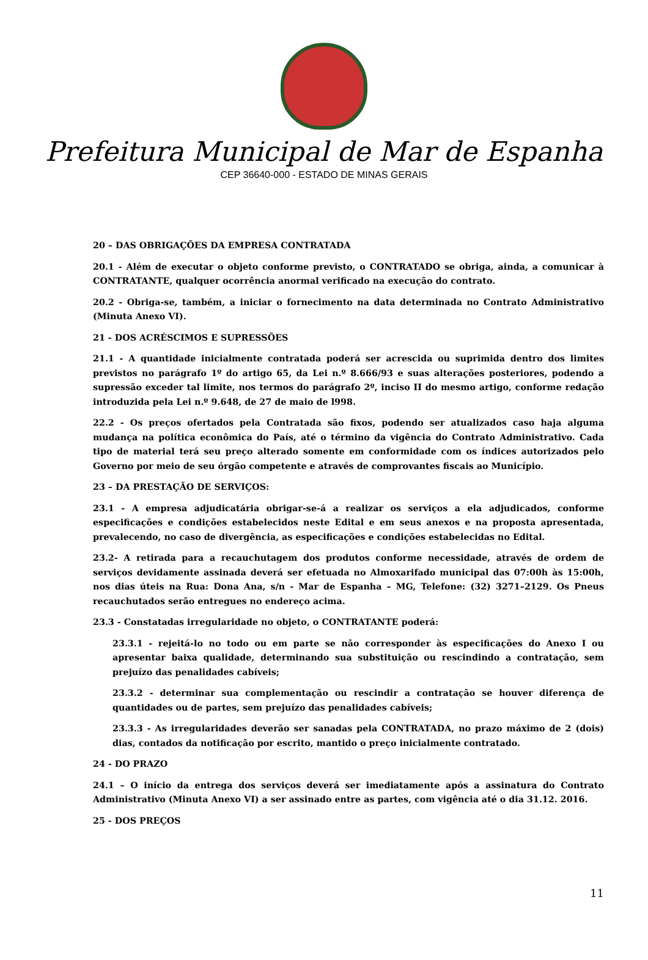Prefeitura Municipal de Mar de Espanha
CEP 36640-000 - ESTADO DE MINAS GERAIS
20 – DAS OBRIGAÇÕES DA EMPRESA CONTRATADA
20.1 - Além de executar o objeto conforme previsto, o CONTRATADO se obriga, ainda, a comunicar à CONTRATANTE, qualquer ocorrência anormal verificado na execução do contrato.
20.2 - Obriga-se, também, a iniciar o fornecimento na data determinada no Contrato Administrativo (Minuta Anexo VI).
21 - DOS ACRÉSCIMOS E SUPRESSÕES
21.1 - A quantidade inicialmente contratada poderá ser acrescida ou suprimida dentro dos limites previstos no parágrafo 1º do artigo 65, da Lei n.º 8.666/93 e suas alterações posteriores, podendo a supressão exceder tal limite, nos termos do parágrafo 2º, inciso II do mesmo artigo, conforme redação introduzida pela Lei n.º 9.648, de 27 de maio de l998.
22.2 - Os preços ofertados pela Contratada são fixos, podendo ser atualizados caso haja alguma mudança na política econômica do País, até o término da vigência do Contrato Administrativo. Cada tipo de material terá seu preço alterado somente em conformidade com os índices autorizados pelo Governo por meio de seu órgão competente e através de comprovantes fiscais ao Município.
23 – DA PRESTAÇÃO DE SERVIÇOS:
23.1 - A empresa adjudicatária obrigar-se-á a realizar os serviços a ela adjudicados, conforme especificações e condições estabelecidos neste Edital e em seus anexos e na proposta apresentada, prevalecendo, no caso de divergência, as especificações e condições estabelecidas no Edital.
23.2- A retirada para a recauchutagem dos produtos conforme necessidade, através de ordem de serviços devidamente assinada deverá ser efetuada no Almoxarifado municipal das 07:00h às 15:00h, nos dias úteis na Rua: Dona Ana, s/n - Mar de Espanha – MG, Telefone: (32) 3271–2129. Os Pneus recauchutados serão entregues no endereço acima.
23.3 - Constatadas irregularidade no objeto, o CONTRATANTE poderá:
23.3.1 - rejeitá-lo no todo ou em parte se não corresponder às especificações do Anexo I ou apresentar baixa qualidade, determinando sua substituição ou rescindindo a contratação, sem prejuízo das penalidades cabíveis;
23.3.2 - determinar sua complementação ou rescindir a contratação se houver diferença de quantidades ou de partes, sem prejuízo das penalidades cabíveis;
23.3.3 - As irregularidades deverão ser sanadas pela CONTRATADA, no prazo máximo de 2 (dois) dias, contados da notificação por escrito, mantido o preço inicialmente contratado.
24 - DO PRAZO
24.1 – O início da entrega dos serviços deverá ser imediatamente após a assinatura do Contrato Administrativo (Minuta Anexo VI) a ser assinado entre as partes, com vigência até o dia 31.12. 2016.
25 - DOS PREÇOS
11